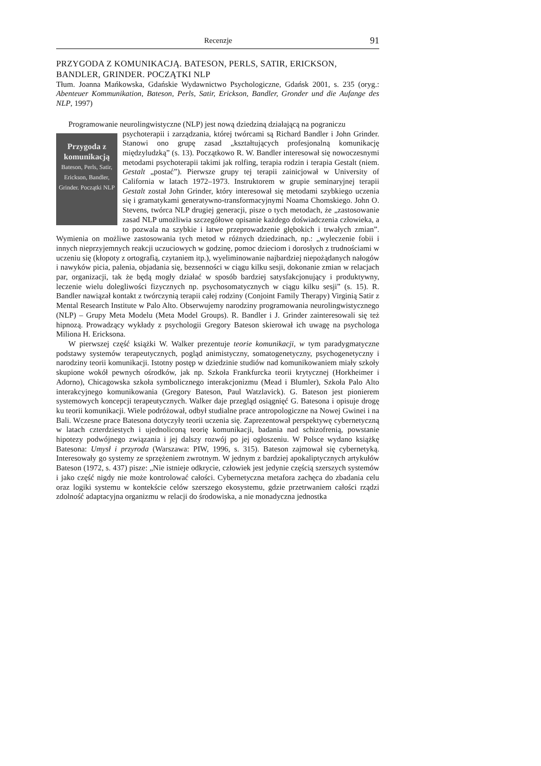Recenzje 91
PRZYGODA Z KOMUNIKACJĄ. BATESON, PERLS, SATIR, ERICKSON, BANDLER, GRINDER. POCZĄTKI NLP
Tłum. Joanna Mańkowska, Gdańskie Wydawnictwo Psychologiczne, Gdańsk 2001, s. 235 (oryg.: Abenteuer Kommunikation, Bateson, Perls, Satir, Erickson, Bandler, Gronder und die Aufange des NLP, 1997)
Programowanie neurolingwistyczne (NLP) jest nową dziedziną działającą na pograniczu
Przygoda z komunikacją
Bateson, Perls, Satir, Erickson, Bandler, Grinder. Początki NLP
psychoterapii i zarządzania, której twórcami są Richard Bandler i John Grinder. Stanowi ono grupę zasad „kształtujących profesjonalną komunikację międzyludzką” (s. 13). Początkowo R. W. Bandler interesował się nowoczesnymi metodami psychoterapii takimi jak rolfing, terapia rodzin i terapia Gestalt (niem. Gestalt „postać”). Pierwsze grupy tej terapii zainicjował w University of California w latach 1972–1973. Instruktorem w grupie seminaryjnej terapii Gestalt został John Grinder, który interesował się metodami szybkiego uczenia się i gramatykami generatywno-transformacyjnymi Noama Chomskiego. John O. Stevens, twórca NLP drugiej generacji, pisze o tych metodach, że „zastosowanie zasad NLP umożliwia szczegółowe opisanie każdego doświadczenia człowieka, a to pozwala na szybkie i łatwe przeprowadzenie głębokich i trwałych zmian”. Wymienia on możliwe zastosowania tych metod w różnych dziedzinach, np.: „wyleczenie fobii i innych nieprzyjemnych reakcji uczuciowych w godzinę, pomoc dzieciom i dorosłych z trudnościami w uczeniu się (kłopoty z ortografią, czytaniem itp.), wyeliminowanie najbardziej niepożądanych nałogów i nawyków picia, palenia, objadania się, bezsenności w ciągu kilku sesji, dokonanie zmian w relacjach par, organizacji, tak że będą mogły działać w sposób bardziej satysfakcjonujący i produktywny, leczenie wielu dolegliwości fizycznych np. psychosomatycznych w ciągu kilku sesji” (s. 15). R. Bandler nawiązał kontakt z twórczynią terapii całej rodziny (Conjoint Family Therapy) Virginią Satir z Mental Research Institute w Palo Alto. Obserwujemy narodziny programowania neurolingwistycznego (NLP) – Grupy Meta Modelu (Meta Model Groups). R. Bandler i J. Grinder zainteresowali się też hipnozą. Prowadzący wykłady z psychologii Gregory Bateson skierował ich uwagę na psychologa Miliona H. Ericksona.
W pierwszej część książki W. Walker prezentuje teorie komunikacji, w tym paradygmatyczne podstawy systemów terapeutycznych, pogląd animistyczny, somatogenetyczny, psychogenetyczny i narodziny teorii komunikacji. Istotny postęp w dziedzinie studiów nad komunikowaniem miały szkoły skupione wokół pewnych ośrodków, jak np. Szkoła Frankfurcka teorii krytycznej (Horkheimer i Adorno), Chicagowska szkoła symbolicznego interakcjonizmu (Mead i Blumler), Szkoła Palo Alto interakcyjnego komunikowania (Gregory Bateson, Paul Watzlavick). G. Bateson jest pionierem systemowych koncepcji terapeutycznych. Walker daje przegląd osiągnięć G. Batesona i opisuje drogę ku teorii komunikacji. Wiele podróżował, odbył studialne prace antropologiczne na Nowej Gwinei i na Bali. Wczesne prace Batesona dotyczyły teorii uczenia się. Zaprezentował perspektywę cybernetyczną w latach czterdziestych i ujednoliconą teorię komunikacji, badania nad schizofrenią, powstanie hipotezy podwójnego związania i jej dalszy rozwój po jej ogłoszeniu. W Polsce wydano książkę Batesona: Umysł i przyroda (Warszawa: PIW, 1996, s. 315). Bateson zajmował się cybernetyką. Interesowały go systemy ze sprzężeniem zwrotnym. W jednym z bardziej apokaliptycznych artykułów Bateson (1972, s. 437) pisze: „Nie istnieje odkrycie, człowiek jest jedynie częścią szerszych systemów i jako część nigdy nie może kontrolować całości. Cybernetyczna metafora zachęca do zbadania celu oraz logiki systemu w kontekście celów szerszego ekosystemu, gdzie przetrwaniem całości rządzi zdolność adaptacyjna organizmu w relacji do środowiska, a nie monadyczna jednostka